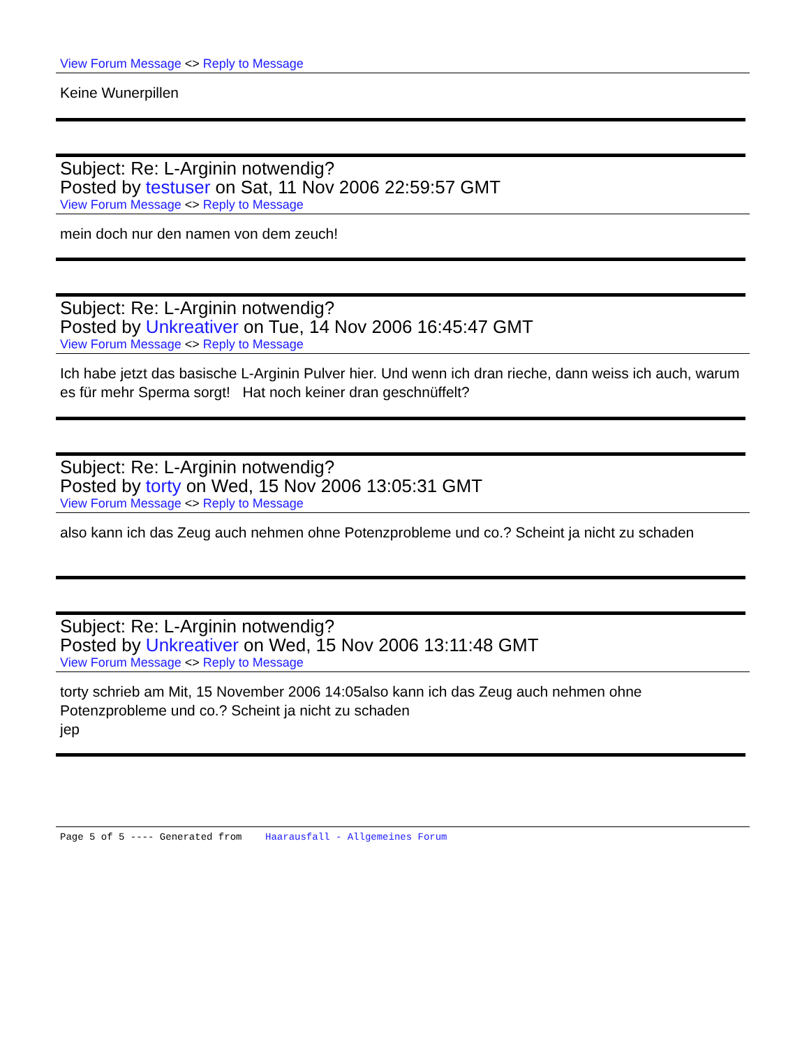View Forum Message <> Reply to Message
Keine Wunerpillen
Subject: Re: L-Arginin notwendig?
Posted by testuser on Sat, 11 Nov 2006 22:59:57 GMT
View Forum Message <> Reply to Message
mein doch nur den namen von dem zeuch!
Subject: Re: L-Arginin notwendig?
Posted by Unkreativer on Tue, 14 Nov 2006 16:45:47 GMT
View Forum Message <> Reply to Message
Ich habe jetzt das basische L-Arginin Pulver hier. Und wenn ich dran rieche, dann weiss ich auch, warum es für mehr Sperma sorgt! Hat noch keiner dran geschnüffelt?
Subject: Re: L-Arginin notwendig?
Posted by torty on Wed, 15 Nov 2006 13:05:31 GMT
View Forum Message <> Reply to Message
also kann ich das Zeug auch nehmen ohne Potenzprobleme und co.? Scheint ja nicht zu schaden
Subject: Re: L-Arginin notwendig?
Posted by Unkreativer on Wed, 15 Nov 2006 13:11:48 GMT
View Forum Message <> Reply to Message
torty schrieb am Mit, 15 November 2006 14:05also kann ich das Zeug auch nehmen ohne Potenzprobleme und co.? Scheint ja nicht zu schaden
jep
Page 5 of 5 ---- Generated from Haarausfall - Allgemeines Forum